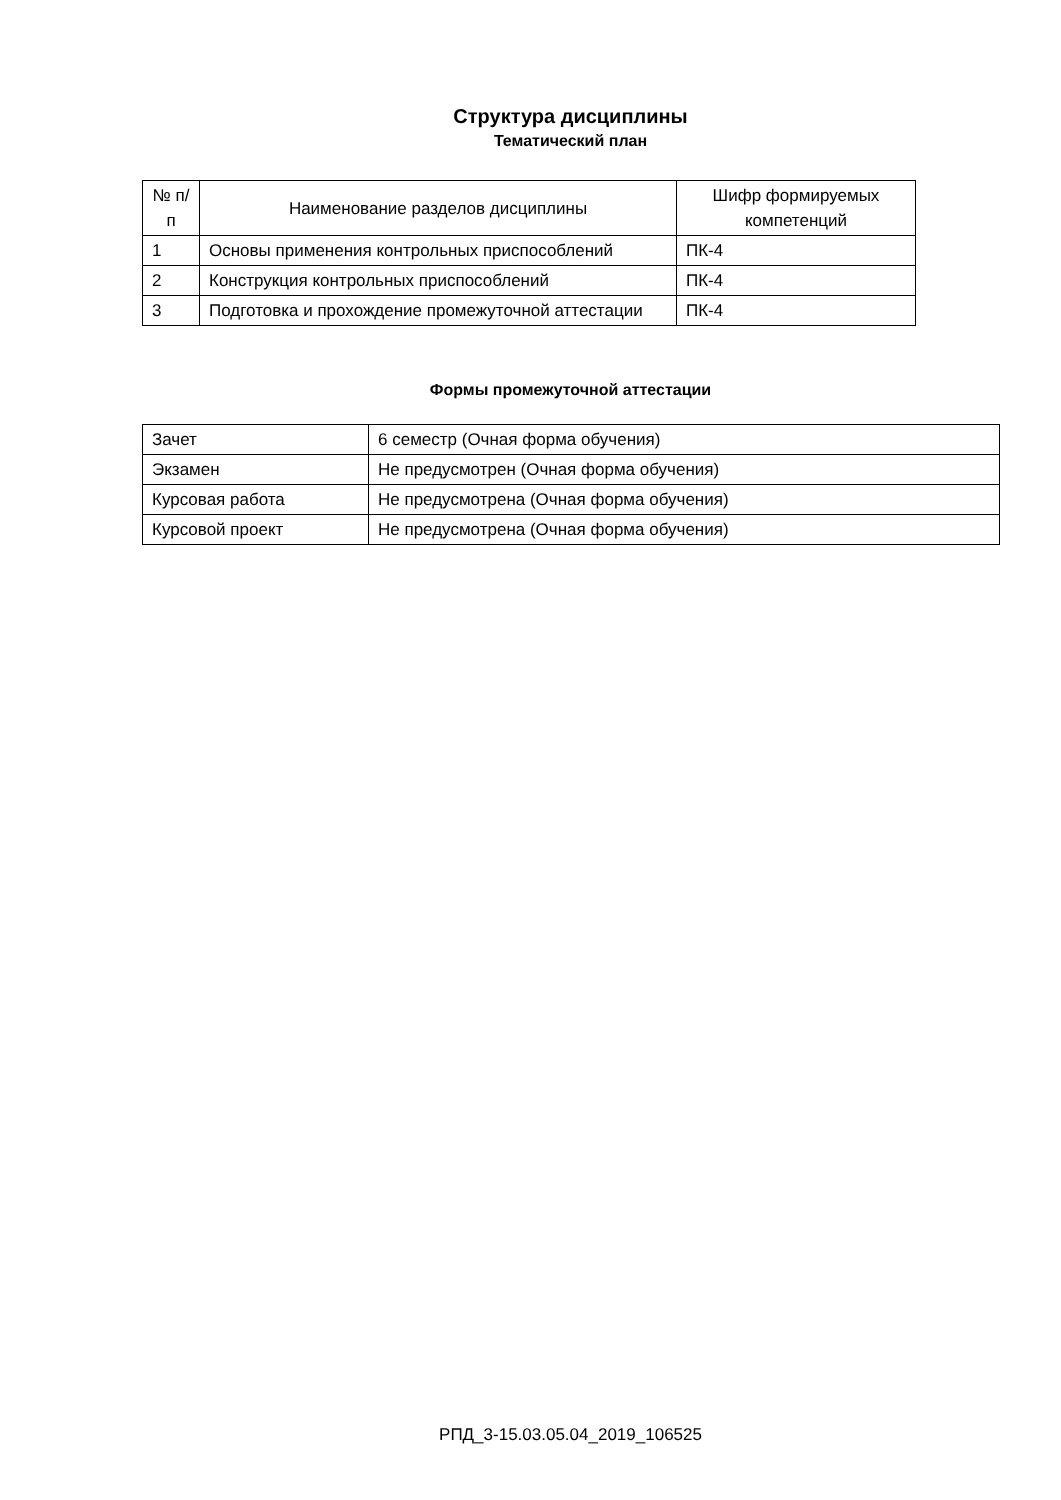Структура дисциплины
Тематический план
| № п/п | Наименование разделов дисциплины | Шифр формируемых компетенций |
| 1 | Основы применения контрольных приспособлений | ПК-4 |
| 2 | Конструкция контрольных приспособлений | ПК-4 |
| 3 | Подготовка и прохождение промежуточной аттестации | ПК-4 |
Формы промежуточной аттестации
| Зачет | 6 семестр (Очная форма обучения) |
| Экзамен | Не предусмотрен (Очная форма обучения) |
| Курсовая работа | Не предусмотрена (Очная форма обучения) |
| Курсовой проект | Не предусмотрена (Очная форма обучения) |
РПД_3-15.03.05.04_2019_106525